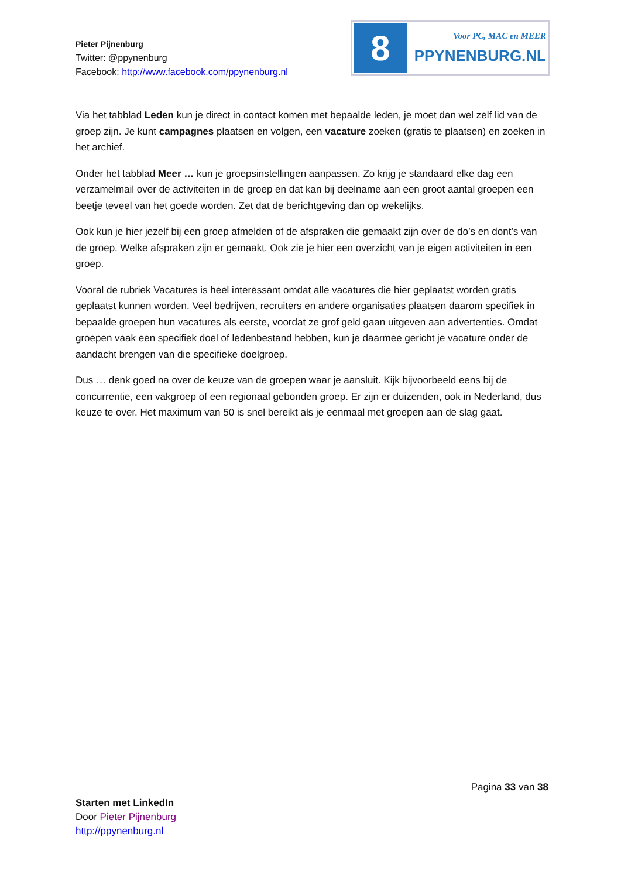Pieter Pijnenburg
Twitter: @ppynenburg
Facebook: http://www.facebook.com/ppynenburg.nl
8
Voor PC, MAC en MEER
PPYNENBURG.NL
Via het tabblad Leden kun je direct in contact komen met bepaalde leden, je moet dan wel zelf lid van de groep zijn. Je kunt campagnes plaatsen en volgen, een vacature zoeken (gratis te plaatsen) en zoeken in het archief.
Onder het tabblad Meer … kun je groepsinstellingen aanpassen. Zo krijg je standaard elke dag een verzamelmail over de activiteiten in de groep en dat kan bij deelname aan een groot aantal groepen een beetje teveel van het goede worden. Zet dat de berichtgeving dan op wekelijks.
Ook kun je hier jezelf bij een groep afmelden of de afspraken die gemaakt zijn over de do’s en dont’s van de groep. Welke afspraken zijn er gemaakt. Ook zie je hier een overzicht van je eigen activiteiten in een groep.
Vooral de rubriek Vacatures is heel interessant omdat alle vacatures die hier geplaatst worden gratis geplaatst kunnen worden. Veel bedrijven, recruiters en andere organisaties plaatsen daarom specifiek in bepaalde groepen hun vacatures als eerste, voordat ze grof geld gaan uitgeven aan advertenties. Omdat groepen vaak een specifiek doel of ledenbestand hebben, kun je daarmee gericht je vacature onder de aandacht brengen van die specifieke doelgroep.
Dus … denk goed na over de keuze van de groepen waar je aansluit. Kijk bijvoorbeeld eens bij de concurrentie, een vakgroep of een regionaal gebonden groep. Er zijn er duizenden, ook in Nederland, dus keuze te over. Het maximum van 50 is snel bereikt als je eenmaal met groepen aan de slag gaat.
Pagina 33 van 38
Starten met LinkedIn
Door Pieter Pijnenburg
http://ppynenburg.nl